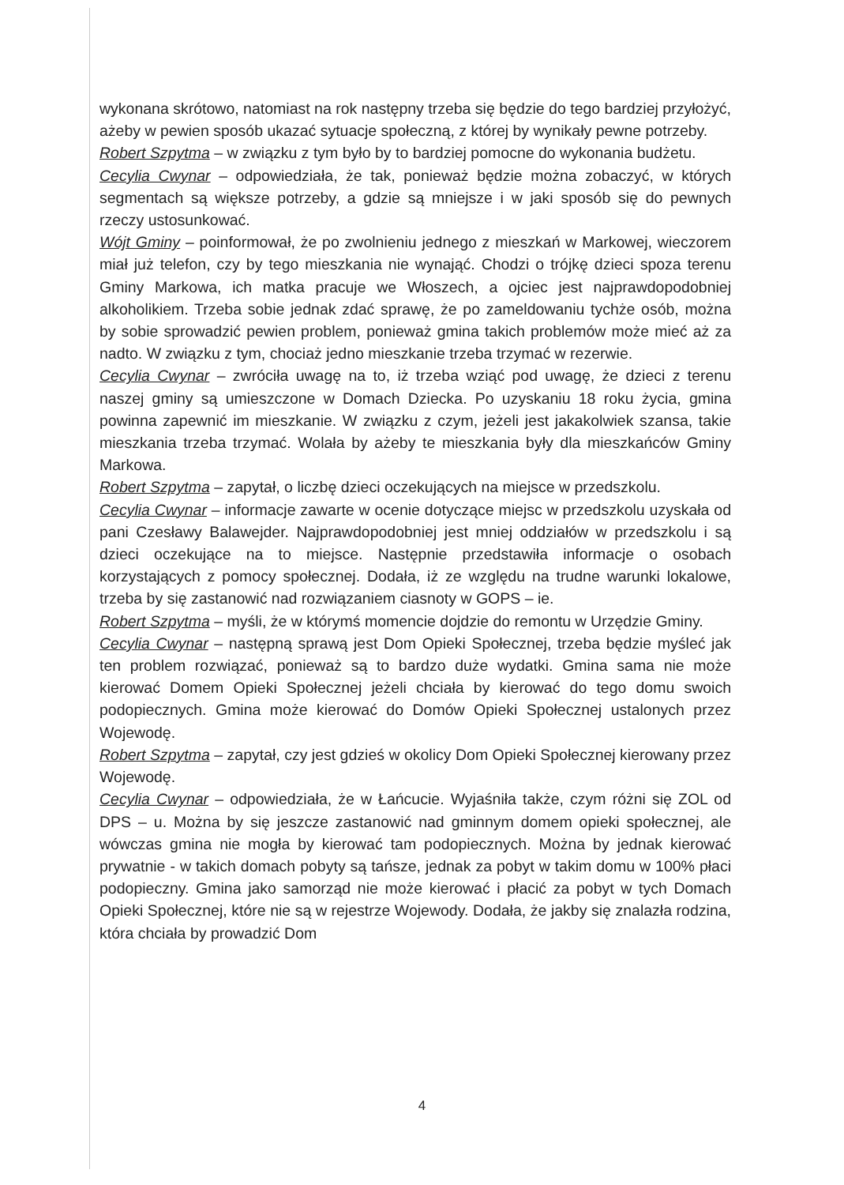wykonana skrótowo, natomiast na rok następny trzeba się będzie do tego bardziej przyłożyć, ażeby w pewien sposób ukazać sytuacje społeczną, z której by wynikały pewne potrzeby.
Robert Szpytma – w związku z tym było by to bardziej pomocne do wykonania budżetu.
Cecylia Cwynar – odpowiedziała, że tak, ponieważ będzie można zobaczyć, w których segmentach są większe potrzeby, a gdzie są mniejsze i w jaki sposób się do pewnych rzeczy ustosunkować.
Wójt Gminy – poinformował, że po zwolnieniu jednego z mieszkań w Markowej, wieczorem miał już telefon, czy by tego mieszkania nie wynająć. Chodzi o trójkę dzieci spoza terenu Gminy Markowa, ich matka pracuje we Włoszech, a ojciec jest najprawdopodobniej alkoholikiem. Trzeba sobie jednak zdać sprawę, że po zameldowaniu tychże osób, można by sobie sprowadzić pewien problem, ponieważ gmina takich problemów może mieć aż za nadto. W związku z tym, chociaż jedno mieszkanie trzeba trzymać w rezerwie.
Cecylia Cwynar – zwróciła uwagę na to, iż trzeba wziąć pod uwagę, że dzieci z terenu naszej gminy są umieszczone w Domach Dziecka. Po uzyskaniu 18 roku życia, gmina powinna zapewnić im mieszkanie. W związku z czym, jeżeli jest jakakolwiek szansa, takie mieszkania trzeba trzymać. Wolała by ażeby te mieszkania były dla mieszkańców Gminy Markowa.
Robert Szpytma – zapytał, o liczbę dzieci oczekujących na miejsce w przedszkolu.
Cecylia Cwynar – informacje zawarte w ocenie dotyczące miejsc w przedszkolu uzyskała od pani Czesławy Balawejder. Najprawdopodobniej jest mniej oddziałów w przedszkolu i są dzieci oczekujące na to miejsce. Następnie przedstawiła informacje o osobach korzystających z pomocy społecznej. Dodała, iż ze względu na trudne warunki lokalowe, trzeba by się zastanowić nad rozwiązaniem ciasnoty w GOPS – ie.
Robert Szpytma – myśli, że w którymś momencie dojdzie do remontu w Urzędzie Gminy.
Cecylia Cwynar – następną sprawą jest Dom Opieki Społecznej, trzeba będzie myśleć jak ten problem rozwiązać, ponieważ są to bardzo duże wydatki. Gmina sama nie może kierować Domem Opieki Społecznej jeżeli chciała by kierować do tego domu swoich podopiecznych. Gmina może kierować do Domów Opieki Społecznej ustalonych przez Wojewodę.
Robert Szpytma – zapytał, czy jest gdzieś w okolicy Dom Opieki Społecznej kierowany przez Wojewodę.
Cecylia Cwynar – odpowiedziała, że w Łańcucie. Wyjaśniła także, czym różni się ZOL od DPS – u. Można by się jeszcze zastanowić nad gminnym domem opieki społecznej, ale wówczas gmina nie mogła by kierować tam podopiecznych. Można by jednak kierować prywatnie - w takich domach pobyty są tańsze, jednak za pobyt w takim domu w 100% płaci podopieczny. Gmina jako samorząd nie może kierować i płacić za pobyt w tych Domach Opieki Społecznej, które nie są w rejestrze Wojewody. Dodała, że jakby się znalazła rodzina, która chciała by prowadzić Dom
4